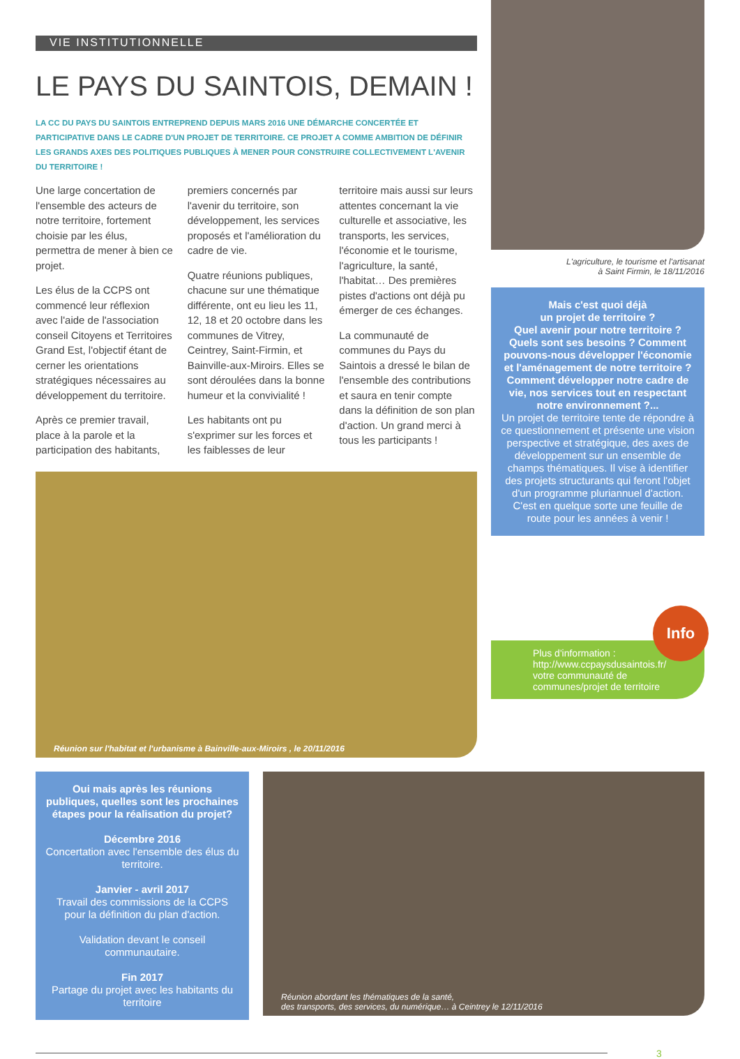VIE INSTITUTIONNELLE
LE PAYS DU SAINTOIS, DEMAIN !
LA CC DU PAYS DU SAINTOIS ENTREPREND DEPUIS MARS 2016 UNE DÉMARCHE CONCERTÉE ET PARTICIPATIVE DANS LE CADRE D'UN PROJET DE TERRITOIRE. CE PROJET A COMME AMBITION DE DÉFINIR LES GRANDS AXES DES POLITIQUES PUBLIQUES À MENER POUR CONSTRUIRE COLLECTIVEMENT L'AVENIR DU TERRITOIRE !
Une large concertation de l'ensemble des acteurs de notre territoire, fortement choisie par les élus, permettra de mener à bien ce projet.
Les élus de la CCPS ont commencé leur réflexion avec l'aide de l'association conseil Citoyens et Territoires Grand Est, l'objectif étant de cerner les orientations stratégiques nécessaires au développement du territoire.
Après ce premier travail, place à la parole et la participation des habitants, premiers concernés par l'avenir du territoire, son développement, les services proposés et l'amélioration du cadre de vie.
Quatre réunions publiques, chacune sur une thématique différente, ont eu lieu les 11, 12, 18 et 20 octobre dans les communes de Vitrey, Ceintrey, Saint-Firmin, et Bainville-aux-Miroirs. Elles se sont déroulées dans la bonne humeur et la convivialité !
Les habitants ont pu s'exprimer sur les forces et les faiblesses de leur territoire mais aussi sur leurs attentes concernant la vie culturelle et associative, les transports, les services, l'économie et le tourisme, l'agriculture, la santé, l'habitat… Des premières pistes d'actions ont déjà pu émerger de ces échanges.
La communauté de communes du Pays du Saintois a dressé le bilan de l'ensemble des contributions et saura en tenir compte dans la définition de son plan d'action. Un grand merci à tous les participants !
Réunion sur l'habitat et l'urbanisme à Bainville-aux-Miroirs , le 20/11/2016
L'agriculture, le tourisme et l'artisanat
à Saint Firmin, le 18/11/2016
Mais c'est quoi déjà
un projet de territoire ?
Quel avenir pour notre territoire ? Quels sont ses besoins ? Comment pouvons-nous développer l'économie et l'aménagement de notre territoire ? Comment développer notre cadre de vie, nos services tout en respectant notre environnement ?...
Un projet de territoire tente de répondre à ce questionnement et présente une vision perspective et stratégique, des axes de développement sur un ensemble de champs thématiques. Il vise à identifier des projets structurants qui feront l'objet d'un programme pluriannuel d'action. C'est en quelque sorte une feuille de route pour les années à venir !
Info
Plus d'information :
http://www.ccpaysdusaintois.fr/ votre communauté de communes/projet de territoire
Oui mais après les réunions publiques, quelles sont les prochaines étapes pour la réalisation du projet?
Décembre 2016
Concertation avec l'ensemble des élus du territoire.
Janvier - avril 2017
Travail des commissions de la CCPS pour la définition du plan d'action.
Validation devant le conseil communautaire.
Fin 2017
Partage du projet avec les habitants du territoire
Réunion abordant les thématiques de la santé,
des transports, des services, du numérique… à Ceintrey le 12/11/2016
3